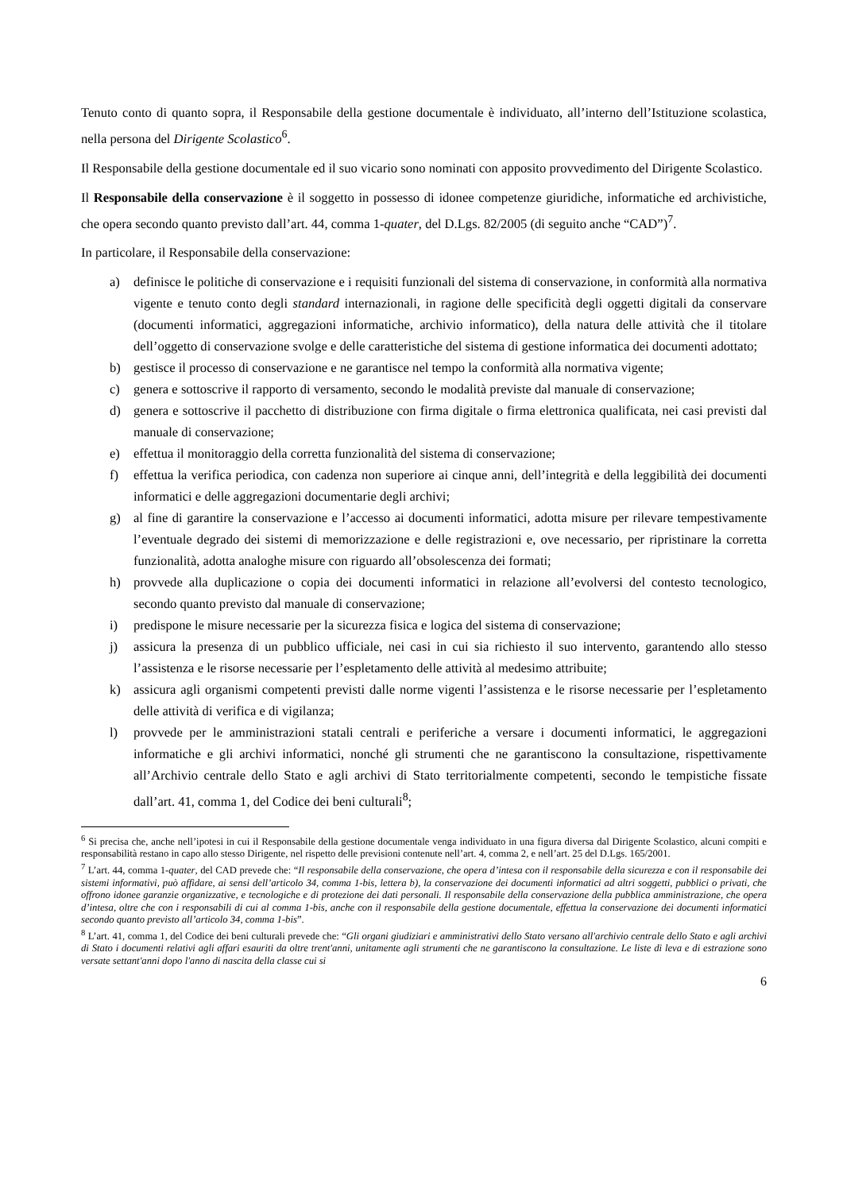Tenuto conto di quanto sopra, il Responsabile della gestione documentale è individuato, all’interno dell’Istituzione scolastica, nella persona del Dirigente Scolastico<sup>6</sup>.
Il Responsabile della gestione documentale ed il suo vicario sono nominati con apposito provvedimento del Dirigente Scolastico.
Il Responsabile della conservazione è il soggetto in possesso di idonee competenze giuridiche, informatiche ed archivistiche, che opera secondo quanto previsto dall’art. 44, comma 1-quater, del D.Lgs. 82/2005 (di seguito anche “CAD”)<sup>7</sup>.
In particolare, il Responsabile della conservazione:
a) definisce le politiche di conservazione e i requisiti funzionali del sistema di conservazione, in conformità alla normativa vigente e tenuto conto degli standard internazionali, in ragione delle specificità degli oggetti digitali da conservare (documenti informatici, aggregazioni informatiche, archivio informatico), della natura delle attività che il titolare dell’oggetto di conservazione svolge e delle caratteristiche del sistema di gestione informatica dei documenti adottato;
b) gestisce il processo di conservazione e ne garantisce nel tempo la conformità alla normativa vigente;
c) genera e sottoscrive il rapporto di versamento, secondo le modalità previste dal manuale di conservazione;
d) genera e sottoscrive il pacchetto di distribuzione con firma digitale o firma elettronica qualificata, nei casi previsti dal manuale di conservazione;
e) effettua il monitoraggio della corretta funzionalità del sistema di conservazione;
f) effettua la verifica periodica, con cadenza non superiore ai cinque anni, dell’integrità e della leggibilità dei documenti informatici e delle aggregazioni documentarie degli archivi;
g) al fine di garantire la conservazione e l’accesso ai documenti informatici, adotta misure per rilevare tempestivamente l’eventuale degrado dei sistemi di memorizzazione e delle registrazioni e, ove necessario, per ripristinare la corretta funzionalità, adotta analoghe misure con riguardo all’obsolescenza dei formati;
h) provvede alla duplicazione o copia dei documenti informatici in relazione all’evolversi del contesto tecnologico, secondo quanto previsto dal manuale di conservazione;
i) predispone le misure necessarie per la sicurezza fisica e logica del sistema di conservazione;
j) assicura la presenza di un pubblico ufficiale, nei casi in cui sia richiesto il suo intervento, garantendo allo stesso l’assistenza e le risorse necessarie per l’espletamento delle attività al medesimo attribuite;
k) assicura agli organismi competenti previsti dalle norme vigenti l’assistenza e le risorse necessarie per l’espletamento delle attività di verifica e di vigilanza;
l) provvede per le amministrazioni statali centrali e periferiche a versare i documenti informatici, le aggregazioni informatiche e gli archivi informatici, nonché gli strumenti che ne garantiscono la consultazione, rispettivamente all’Archivio centrale dello Stato e agli archivi di Stato territorialmente competenti, secondo le tempistiche fissate dall’art. 41, comma 1, del Codice dei beni culturali<sup>8</sup>;
<sup>6</sup> Si precisa che, anche nell’ipotesi in cui il Responsabile della gestione documentale venga individuato in una figura diversa dal Dirigente Scolastico, alcuni compiti e responsabilità restano in capo allo stesso Dirigente, nel rispetto delle previsioni contenute nell’art. 4, comma 2, e nell’art. 25 del D.Lgs. 165/2001.
<sup>7</sup> L’art. 44, comma 1-quater, del CAD prevede che: “Il responsabile della conservazione, che opera d’intesa con il responsabile della sicurezza e con il responsabile dei sistemi informativi, può affidare, ai sensi dell’articolo 34, comma 1-bis, lettera b), la conservazione dei documenti informatici ad altri soggetti, pubblici o privati, che offrono idonee garanzie organizzative, e tecnologiche e di protezione dei dati personali. Il responsabile della conservazione della pubblica amministrazione, che opera d’intesa, oltre che con i responsabili di cui al comma 1-bis, anche con il responsabile della gestione documentale, effettua la conservazione dei documenti informatici secondo quanto previsto all’articolo 34, comma 1-bis”.
<sup>8</sup> L’art. 41, comma 1, del Codice dei beni culturali prevede che: “Gli organi giudiziari e amministrativi dello Stato versano all'archivio centrale dello Stato e agli archivi di Stato i documenti relativi agli affari esauriti da oltre trent'anni, unitamente agli strumenti che ne garantiscono la consultazione. Le liste di leva e di estrazione sono versate settant'anni dopo l'anno di nascita della classe cui si
6